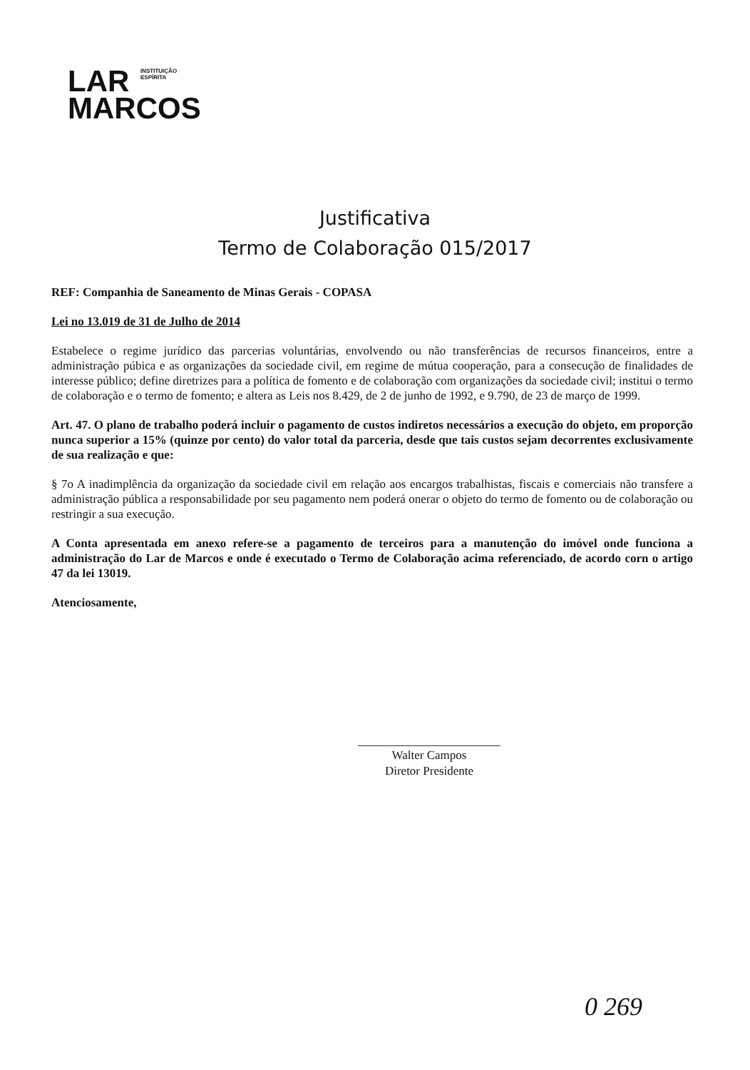LAR INSTITUIÇÃO
ESPÍRITA
MARCOS
Justificativa
Termo de Colaboração 015/2017
REF: Companhia de Saneamento de Minas Gerais - COPASA
Lei no 13.019 de 31 de Julho de 2014
Estabelece o regime jurídico das parcerias voluntárias, envolvendo ou não transferências de recursos financeiros, entre a administração púbica e as organizações da sociedade civil, em regime de mútua cooperação, para a consecução de finalidades de interesse público; define diretrizes para a política de fomento e de colaboração com organizações da sociedade civil; institui o termo de colaboração e o termo de fomento; e altera as Leis nos 8.429, de 2 de junho de 1992, e 9.790, de 23 de março de 1999.
Art. 47. O plano de trabalho poderá incluir o pagamento de custos indiretos necessários a execução do objeto, em proporção nunca superior a 15% (quinze por cento) do valor total da parceria, desde que tais custos sejam decorrentes exclusivamente de sua realização e que:
§ 7o A inadimplência da organização da sociedade civil em relação aos encargos trabalhistas, fiscais e comerciais não transfere a administração pública a responsabilidade por seu pagamento nem poderá onerar o objeto do termo de fomento ou de colaboração ou restringir a sua execução.
A Conta apresentada em anexo refere-se a pagamento de terceiros para a manutenção do imóvel onde funciona a administração do Lar de Marcos e onde é executado o Termo de Colaboração acima referenciado, de acordo corn o artigo 47 da lei 13019.
Atenciosamente,
Walter Campos
Diretor Presidente
0 269